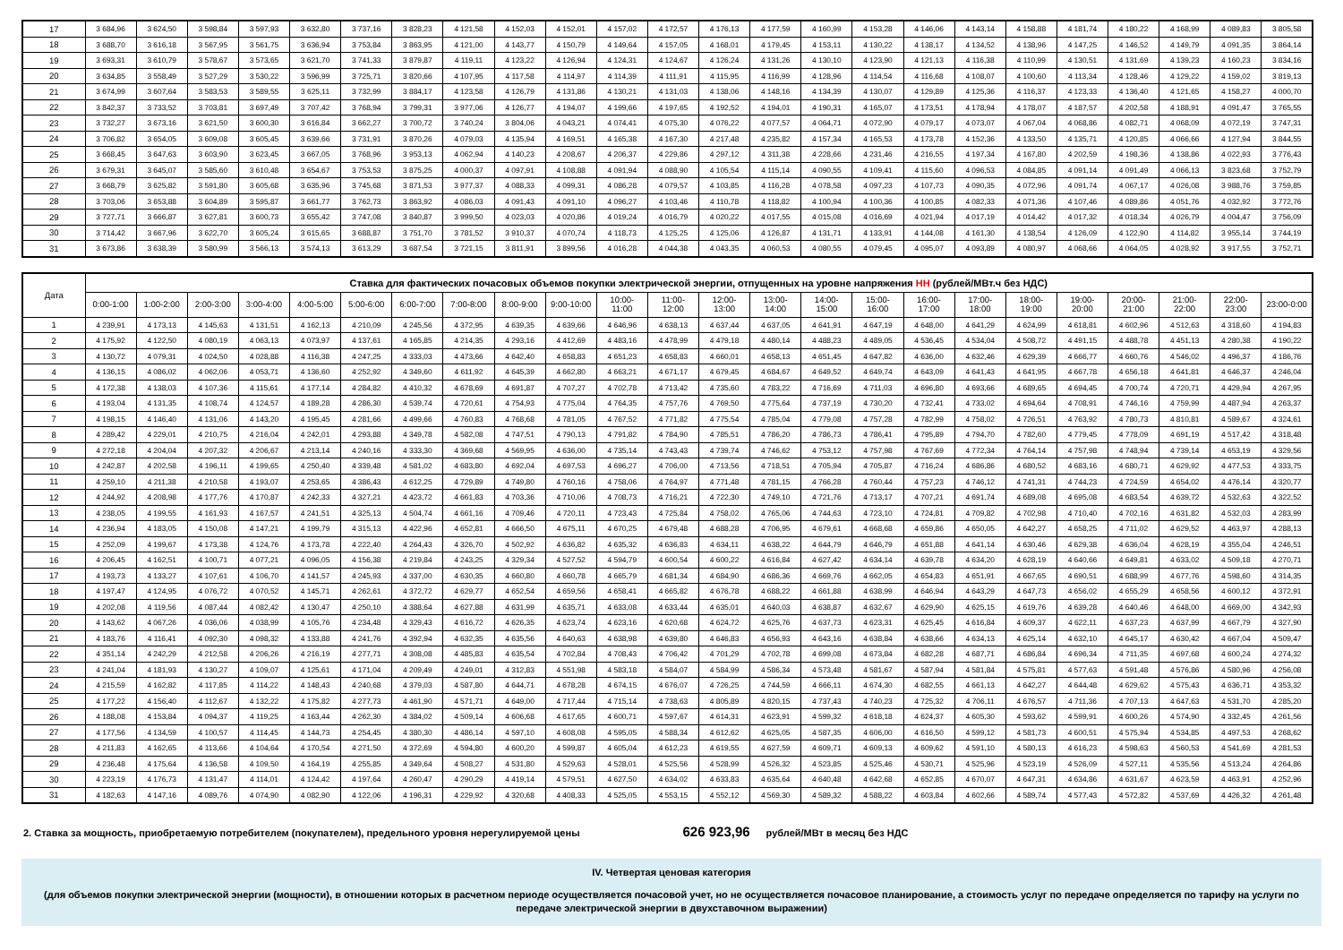| 17 | 3 684,96 | 3 624,50 | 3 598,84 | 3 597,93 | 3 632,80 | 3 737,16 | 3 828,23 | 4 121,58 | 4 152,03 | 4 152,01 | 4 157,02 | 4 172,57 | 4 176,13 | 4 177,59 | 4 160,99 | 4 153,28 | 4 146,06 | 4 143,14 | 4 158,88 | 4 181,74 | 4 180,22 | 4 168,99 | 4 089,83 | 3 805,58 |
| 18 | 3 688,70 | 3 616,18 | 3 567,95 | 3 561,75 | 3 636,94 | 3 753,84 | 3 863,95 | 4 121,00 | 4 143,77 | 4 150,79 | 4 149,64 | 4 157,05 | 4 168,01 | 4 179,45 | 4 153,11 | 4 130,22 | 4 138,17 | 4 134,52 | 4 138,96 | 4 147,25 | 4 146,52 | 4 149,79 | 4 091,35 | 3 864,14 |
| 19 | 3 693,31 | 3 610,79 | 3 578,67 | 3 573,65 | 3 621,70 | 3 741,33 | 3 879,87 | 4 119,11 | 4 123,22 | 4 126,94 | 4 124,31 | 4 124,67 | 4 126,24 | 4 131,26 | 4 130,10 | 4 123,90 | 4 121,13 | 4 116,38 | 4 110,99 | 4 130,51 | 4 131,69 | 4 139,23 | 4 160,23 | 3 834,16 |
| 20 | 3 634,85 | 3 558,49 | 3 527,29 | 3 530,22 | 3 596,99 | 3 725,71 | 3 820,66 | 4 107,95 | 4 117,58 | 4 114,97 | 4 114,39 | 4 111,91 | 4 115,95 | 4 116,99 | 4 128,96 | 4 114,54 | 4 116,68 | 4 108,07 | 4 100,60 | 4 113,34 | 4 128,46 | 4 129,22 | 4 159,02 | 3 819,13 |
| 21 | 3 674,99 | 3 607,64 | 3 583,53 | 3 589,55 | 3 625,11 | 3 732,99 | 3 884,17 | 4 123,58 | 4 126,79 | 4 131,86 | 4 130,21 | 4 131,03 | 4 138,06 | 4 148,16 | 4 134,39 | 4 130,07 | 4 129,89 | 4 125,36 | 4 116,37 | 4 123,33 | 4 136,40 | 4 121,65 | 4 158,27 | 4 000,70 |
| 22 | 3 842,37 | 3 733,52 | 3 703,81 | 3 697,49 | 3 707,42 | 3 768,94 | 3 799,31 | 3 977,06 | 4 126,77 | 4 194,07 | 4 199,66 | 4 197,65 | 4 192,52 | 4 194,01 | 4 190,31 | 4 165,07 | 4 173,51 | 4 178,94 | 4 178,07 | 4 187,57 | 4 202,58 | 4 188,91 | 4 091,47 | 3 765,55 |
| 23 | 3 732,27 | 3 673,16 | 3 621,50 | 3 600,30 | 3 616,84 | 3 662,27 | 3 700,72 | 3 740,24 | 3 804,06 | 4 043,21 | 4 074,41 | 4 075,30 | 4 076,22 | 4 077,57 | 4 064,71 | 4 072,90 | 4 079,17 | 4 073,07 | 4 067,04 | 4 068,86 | 4 082,71 | 4 068,09 | 4 072,19 | 3 747,31 |
| 24 | 3 706,82 | 3 654,05 | 3 609,08 | 3 605,45 | 3 639,66 | 3 731,91 | 3 870,26 | 4 079,03 | 4 135,94 | 4 169,51 | 4 165,38 | 4 167,30 | 4 217,48 | 4 235,82 | 4 157,34 | 4 165,53 | 4 173,78 | 4 152,36 | 4 133,50 | 4 135,71 | 4 120,85 | 4 066,66 | 4 127,94 | 3 844,55 |
| 25 | 3 668,45 | 3 647,63 | 3 603,90 | 3 623,45 | 3 667,05 | 3 768,96 | 3 953,13 | 4 062,94 | 4 140,23 | 4 208,67 | 4 206,37 | 4 229,86 | 4 297,12 | 4 311,38 | 4 228,66 | 4 231,46 | 4 216,55 | 4 197,34 | 4 167,80 | 4 202,59 | 4 198,36 | 4 138,86 | 4 022,93 | 3 776,43 |
| 26 | 3 679,31 | 3 645,07 | 3 585,60 | 3 610,48 | 3 654,67 | 3 753,53 | 3 875,25 | 4 000,37 | 4 097,91 | 4 108,88 | 4 091,94 | 4 088,90 | 4 105,54 | 4 115,14 | 4 090,55 | 4 109,41 | 4 115,60 | 4 096,53 | 4 084,85 | 4 091,14 | 4 091,49 | 4 066,13 | 3 823,68 | 3 752,79 |
| 27 | 3 668,79 | 3 625,82 | 3 591,80 | 3 605,68 | 3 635,96 | 3 745,68 | 3 871,53 | 3 977,37 | 4 088,33 | 4 099,31 | 4 086,28 | 4 079,57 | 4 103,85 | 4 116,28 | 4 078,58 | 4 097,23 | 4 107,73 | 4 090,35 | 4 072,96 | 4 091,74 | 4 067,17 | 4 026,08 | 3 988,76 | 3 759,85 |
| 28 | 3 703,06 | 3 653,88 | 3 604,89 | 3 595,87 | 3 661,77 | 3 762,73 | 3 863,92 | 4 086,03 | 4 091,43 | 4 091,10 | 4 096,27 | 4 103,46 | 4 110,78 | 4 118,82 | 4 100,94 | 4 100,36 | 4 100,85 | 4 082,33 | 4 071,36 | 4 107,46 | 4 089,86 | 4 051,76 | 4 032,92 | 3 772,76 |
| 29 | 3 727,71 | 3 666,87 | 3 627,81 | 3 600,73 | 3 655,42 | 3 747,08 | 3 840,87 | 3 999,50 | 4 023,03 | 4 020,86 | 4 019,24 | 4 016,79 | 4 020,22 | 4 017,55 | 4 015,08 | 4 016,69 | 4 021,94 | 4 017,19 | 4 014,42 | 4 017,32 | 4 018,34 | 4 026,79 | 4 004,47 | 3 756,09 |
| 30 | 3 714,42 | 3 667,96 | 3 622,70 | 3 605,24 | 3 615,65 | 3 688,87 | 3 751,70 | 3 781,52 | 3 910,37 | 4 070,74 | 4 118,73 | 4 125,25 | 4 125,06 | 4 126,87 | 4 131,71 | 4 133,91 | 4 144,08 | 4 161,30 | 4 138,54 | 4 126,09 | 4 122,90 | 4 114,82 | 3 955,14 | 3 744,19 |
| 31 | 3 673,86 | 3 638,39 | 3 580,99 | 3 566,13 | 3 574,13 | 3 613,29 | 3 687,54 | 3 721,15 | 3 811,91 | 3 899,56 | 4 016,28 | 4 044,38 | 4 043,35 | 4 060,53 | 4 080,55 | 4 079,45 | 4 095,07 | 4 093,89 | 4 080,97 | 4 068,66 | 4 064,05 | 4 028,92 | 3 917,55 | 3 752,71 |
| Дата | Ставка для фактических почасовых объемов покупки электрической энергии, отпущенных на уровне напряжения НН (рублей/МВт.ч без НДС) | | | | | | | | | | | | | | | | | | | | | | | |
| --- | --- | --- | --- | --- | --- | --- | --- | --- | --- | --- | --- | --- | --- | --- | --- | --- | --- | --- | --- | --- | --- | --- | --- | --- |
| | 0:00-1:00 | 1:00-2:00 | 2:00-3:00 | 3:00-4:00 | 4:00-5:00 | 5:00-6:00 | 6:00-7:00 | 7:00-8:00 | 8:00-9:00 | 9:00-10:00 | 10:00- 11:00 | 11:00- 12:00 | 12:00- 13:00 | 13:00- 14:00 | 14:00- 15:00 | 15:00- 16:00 | 16:00- 17:00 | 17:00- 18:00 | 18:00- 19:00 | 19:00- 20:00 | 20:00- 21:00 | 21:00- 22:00 | 22:00- 23:00 | 23:00-0:00 |
| 1 | 4 239,91 | 4 173,13 | 4 145,63 | 4 131,51 | 4 162,13 | 4 210,09 | 4 245,56 | 4 372,95 | 4 639,35 | 4 639,66 | 4 646,96 | 4 638,13 | 4 637,44 | 4 637,05 | 4 641,91 | 4 647,19 | 4 648,00 | 4 641,29 | 4 624,99 | 4 618,81 | 4 602,96 | 4 512,63 | 4 318,60 | 4 194,83 |
| 2 | 4 175,92 | 4 122,50 | 4 080,19 | 4 063,13 | 4 073,97 | 4 137,61 | 4 165,85 | 4 214,35 | 4 293,16 | 4 412,69 | 4 483,16 | 4 478,99 | 4 479,18 | 4 480,14 | 4 488,23 | 4 489,05 | 4 536,45 | 4 534,04 | 4 508,72 | 4 491,15 | 4 488,78 | 4 451,13 | 4 280,38 | 4 190,22 |
| 3 | 4 130,72 | 4 079,31 | 4 024,50 | 4 028,88 | 4 116,38 | 4 247,25 | 4 333,03 | 4 473,66 | 4 642,40 | 4 658,83 | 4 651,23 | 4 658,83 | 4 660,01 | 4 658,13 | 4 651,45 | 4 647,82 | 4 636,00 | 4 632,46 | 4 629,39 | 4 666,77 | 4 660,76 | 4 546,02 | 4 496,37 | 4 186,76 |
| 4 | 4 136,15 | 4 086,02 | 4 062,06 | 4 053,71 | 4 136,60 | 4 252,92 | 4 349,60 | 4 611,92 | 4 645,39 | 4 662,80 | 4 663,21 | 4 671,17 | 4 679,45 | 4 684,67 | 4 649,52 | 4 649,74 | 4 643,09 | 4 641,43 | 4 641,95 | 4 667,78 | 4 656,18 | 4 641,81 | 4 646,37 | 4 246,04 |
| 5 | 4 172,38 | 4 138,03 | 4 107,36 | 4 115,61 | 4 177,14 | 4 284,82 | 4 410,32 | 4 678,69 | 4 691,87 | 4 707,27 | 4 702,78 | 4 713,42 | 4 735,60 | 4 783,22 | 4 716,69 | 4 711,03 | 4 696,80 | 4 693,66 | 4 689,65 | 4 694,45 | 4 700,74 | 4 720,71 | 4 429,94 | 4 267,95 |
| 6 | 4 193,04 | 4 131,35 | 4 108,74 | 4 124,57 | 4 189,28 | 4 286,30 | 4 539,74 | 4 720,61 | 4 754,93 | 4 775,04 | 4 764,35 | 4 757,76 | 4 769,50 | 4 775,64 | 4 737,19 | 4 730,20 | 4 732,41 | 4 733,02 | 4 694,64 | 4 708,91 | 4 746,16 | 4 759,99 | 4 487,94 | 4 263,37 |
| 7 | 4 198,15 | 4 146,40 | 4 131,06 | 4 143,20 | 4 195,45 | 4 281,66 | 4 499,66 | 4 760,83 | 4 768,68 | 4 781,05 | 4 767,52 | 4 771,82 | 4 775,54 | 4 785,04 | 4 779,08 | 4 757,28 | 4 782,99 | 4 758,02 | 4 726,51 | 4 763,92 | 4 780,73 | 4 810,81 | 4 589,67 | 4 324,61 |
| 8 | 4 289,42 | 4 229,01 | 4 210,75 | 4 216,04 | 4 242,01 | 4 293,88 | 4 349,78 | 4 582,08 | 4 747,51 | 4 790,13 | 4 791,82 | 4 784,90 | 4 785,51 | 4 786,20 | 4 786,73 | 4 786,41 | 4 795,89 | 4 794,70 | 4 782,60 | 4 779,45 | 4 778,09 | 4 691,19 | 4 517,42 | 4 318,48 |
| 9 | 4 272,18 | 4 204,04 | 4 207,32 | 4 206,67 | 4 213,14 | 4 240,16 | 4 333,30 | 4 369,68 | 4 569,95 | 4 636,00 | 4 735,14 | 4 743,43 | 4 739,74 | 4 746,62 | 4 753,12 | 4 757,98 | 4 767,69 | 4 772,34 | 4 764,14 | 4 757,98 | 4 748,94 | 4 739,14 | 4 653,19 | 4 329,56 |
| 10 | 4 242,87 | 4 202,58 | 4 196,11 | 4 199,65 | 4 250,40 | 4 339,48 | 4 581,02 | 4 683,80 | 4 692,04 | 4 697,53 | 4 696,27 | 4 706,00 | 4 713,56 | 4 718,51 | 4 705,94 | 4 705,87 | 4 716,24 | 4 686,86 | 4 680,52 | 4 683,16 | 4 680,71 | 4 629,92 | 4 477,53 | 4 333,75 |
| 11 | 4 259,10 | 4 211,38 | 4 210,58 | 4 193,07 | 4 253,65 | 4 386,43 | 4 612,25 | 4 729,89 | 4 749,80 | 4 760,16 | 4 758,06 | 4 764,97 | 4 771,48 | 4 781,15 | 4 766,28 | 4 760,44 | 4 757,23 | 4 746,12 | 4 741,31 | 4 744,23 | 4 724,59 | 4 654,02 | 4 476,14 | 4 320,77 |
| 12 | 4 244,92 | 4 208,98 | 4 177,76 | 4 170,87 | 4 242,33 | 4 327,21 | 4 423,72 | 4 661,83 | 4 703,36 | 4 710,06 | 4 708,73 | 4 716,21 | 4 722,30 | 4 749,10 | 4 721,76 | 4 713,17 | 4 707,21 | 4 691,74 | 4 689,08 | 4 695,08 | 4 683,54 | 4 639,72 | 4 532,63 | 4 322,52 |
| 13 | 4 238,05 | 4 199,55 | 4 161,93 | 4 167,57 | 4 241,51 | 4 325,13 | 4 504,74 | 4 661,16 | 4 709,46 | 4 720,11 | 4 723,43 | 4 725,84 | 4 758,02 | 4 765,06 | 4 744,63 | 4 723,10 | 4 724,81 | 4 709,82 | 4 702,98 | 4 710,40 | 4 702,16 | 4 631,82 | 4 532,03 | 4 283,99 |
| 14 | 4 236,94 | 4 183,05 | 4 150,08 | 4 147,21 | 4 199,79 | 4 315,13 | 4 422,96 | 4 652,81 | 4 666,50 | 4 675,11 | 4 670,25 | 4 679,48 | 4 688,28 | 4 706,95 | 4 679,61 | 4 668,68 | 4 659,86 | 4 650,05 | 4 642,27 | 4 658,25 | 4 711,02 | 4 629,52 | 4 463,97 | 4 288,13 |
| 15 | 4 252,09 | 4 199,67 | 4 173,38 | 4 124,76 | 4 173,78 | 4 222,40 | 4 264,43 | 4 326,70 | 4 502,92 | 4 636,82 | 4 635,32 | 4 636,83 | 4 634,11 | 4 638,22 | 4 644,79 | 4 646,79 | 4 651,88 | 4 641,14 | 4 630,46 | 4 629,38 | 4 636,04 | 4 628,19 | 4 355,04 | 4 246,51 |
| 16 | 4 206,45 | 4 162,51 | 4 100,71 | 4 077,21 | 4 096,05 | 4 156,38 | 4 219,84 | 4 243,25 | 4 329,34 | 4 527,52 | 4 594,79 | 4 600,54 | 4 600,22 | 4 616,84 | 4 627,42 | 4 634,14 | 4 639,78 | 4 634,20 | 4 628,19 | 4 640,66 | 4 649,81 | 4 633,02 | 4 509,18 | 4 270,71 |
| 17 | 4 193,73 | 4 133,27 | 4 107,61 | 4 106,70 | 4 141,57 | 4 245,93 | 4 337,00 | 4 630,35 | 4 660,80 | 4 660,78 | 4 665,79 | 4 681,34 | 4 684,90 | 4 686,36 | 4 669,76 | 4 662,05 | 4 654,83 | 4 651,91 | 4 667,65 | 4 690,51 | 4 688,99 | 4 677,76 | 4 598,60 | 4 314,35 |
| 18 | 4 197,47 | 4 124,95 | 4 076,72 | 4 070,52 | 4 145,71 | 4 262,61 | 4 372,72 | 4 629,77 | 4 652,54 | 4 659,56 | 4 658,41 | 4 665,82 | 4 676,78 | 4 688,22 | 4 661,88 | 4 638,99 | 4 646,94 | 4 643,29 | 4 647,73 | 4 656,02 | 4 655,29 | 4 658,56 | 4 600,12 | 4 372,91 |
| 19 | 4 202,08 | 4 119,56 | 4 087,44 | 4 082,42 | 4 130,47 | 4 250,10 | 4 388,64 | 4 627,88 | 4 631,99 | 4 635,71 | 4 633,08 | 4 633,44 | 4 635,01 | 4 640,03 | 4 638,87 | 4 632,67 | 4 629,90 | 4 625,15 | 4 619,76 | 4 639,28 | 4 640,46 | 4 648,00 | 4 669,00 | 4 342,93 |
| 20 | 4 143,62 | 4 067,26 | 4 036,06 | 4 038,99 | 4 105,76 | 4 234,48 | 4 329,43 | 4 616,72 | 4 626,35 | 4 623,74 | 4 623,16 | 4 620,68 | 4 624,72 | 4 625,76 | 4 637,73 | 4 623,31 | 4 625,45 | 4 616,84 | 4 609,37 | 4 622,11 | 4 637,23 | 4 637,99 | 4 667,79 | 4 327,90 |
| 21 | 4 183,76 | 4 116,41 | 4 092,30 | 4 098,32 | 4 133,88 | 4 241,76 | 4 392,94 | 4 632,35 | 4 635,56 | 4 640,63 | 4 638,98 | 4 639,80 | 4 646,83 | 4 656,93 | 4 643,16 | 4 638,84 | 4 638,66 | 4 634,13 | 4 625,14 | 4 632,10 | 4 645,17 | 4 630,42 | 4 667,04 | 4 509,47 |
| 22 | 4 351,14 | 4 242,29 | 4 212,58 | 4 206,26 | 4 216,19 | 4 277,71 | 4 308,08 | 4 485,83 | 4 635,54 | 4 702,84 | 4 708,43 | 4 706,42 | 4 701,29 | 4 702,78 | 4 699,08 | 4 673,84 | 4 682,28 | 4 687,71 | 4 686,84 | 4 696,34 | 4 711,35 | 4 697,68 | 4 600,24 | 4 274,32 |
| 23 | 4 241,04 | 4 181,93 | 4 130,27 | 4 109,07 | 4 125,61 | 4 171,04 | 4 209,49 | 4 249,01 | 4 312,83 | 4 551,98 | 4 583,18 | 4 584,07 | 4 584,99 | 4 586,34 | 4 573,48 | 4 581,67 | 4 587,94 | 4 581,84 | 4 575,81 | 4 577,63 | 4 591,48 | 4 576,86 | 4 580,96 | 4 256,08 |
| 24 | 4 215,59 | 4 162,82 | 4 117,85 | 4 114,22 | 4 148,43 | 4 240,68 | 4 379,03 | 4 587,80 | 4 644,71 | 4 678,28 | 4 674,15 | 4 676,07 | 4 726,25 | 4 744,59 | 4 666,11 | 4 674,30 | 4 682,55 | 4 661,13 | 4 642,27 | 4 644,48 | 4 629,62 | 4 575,43 | 4 636,71 | 4 353,32 |
| 25 | 4 177,22 | 4 156,40 | 4 112,67 | 4 132,22 | 4 175,82 | 4 277,73 | 4 461,90 | 4 571,71 | 4 649,00 | 4 717,44 | 4 715,14 | 4 738,63 | 4 805,89 | 4 820,15 | 4 737,43 | 4 740,23 | 4 725,32 | 4 706,11 | 4 676,57 | 4 711,36 | 4 707,13 | 4 647,63 | 4 531,70 | 4 285,20 |
| 26 | 4 188,08 | 4 153,84 | 4 094,37 | 4 119,25 | 4 163,44 | 4 262,30 | 4 384,02 | 4 509,14 | 4 606,68 | 4 617,65 | 4 600,71 | 4 597,67 | 4 614,31 | 4 623,91 | 4 599,32 | 4 618,18 | 4 624,37 | 4 605,30 | 4 593,62 | 4 599,91 | 4 600,26 | 4 574,90 | 4 332,45 | 4 261,56 |
| 27 | 4 177,56 | 4 134,59 | 4 100,57 | 4 114,45 | 4 144,73 | 4 254,45 | 4 380,30 | 4 486,14 | 4 597,10 | 4 608,08 | 4 595,05 | 4 588,34 | 4 612,62 | 4 625,05 | 4 587,35 | 4 606,00 | 4 616,50 | 4 599,12 | 4 581,73 | 4 600,51 | 4 575,94 | 4 534,85 | 4 497,53 | 4 268,62 |
| 28 | 4 211,83 | 4 162,65 | 4 113,66 | 4 104,64 | 4 170,54 | 4 271,50 | 4 372,69 | 4 594,80 | 4 600,20 | 4 599,87 | 4 605,04 | 4 612,23 | 4 619,55 | 4 627,59 | 4 609,71 | 4 609,13 | 4 609,62 | 4 591,10 | 4 580,13 | 4 616,23 | 4 598,63 | 4 560,53 | 4 541,69 | 4 281,53 |
| 29 | 4 236,48 | 4 175,64 | 4 136,58 | 4 109,50 | 4 164,19 | 4 255,85 | 4 349,64 | 4 508,27 | 4 531,80 | 4 529,63 | 4 528,01 | 4 525,56 | 4 528,99 | 4 526,32 | 4 523,85 | 4 525,46 | 4 530,71 | 4 525,96 | 4 523,19 | 4 526,09 | 4 527,11 | 4 535,56 | 4 513,24 | 4 264,86 |
| 30 | 4 223,19 | 4 176,73 | 4 131,47 | 4 114,01 | 4 124,42 | 4 197,64 | 4 260,47 | 4 290,29 | 4 419,14 | 4 579,51 | 4 627,50 | 4 634,02 | 4 633,83 | 4 635,64 | 4 640,48 | 4 642,68 | 4 652,85 | 4 670,07 | 4 647,31 | 4 634,86 | 4 631,67 | 4 623,59 | 4 463,91 | 4 252,96 |
| 31 | 4 182,63 | 4 147,16 | 4 089,76 | 4 074,90 | 4 082,90 | 4 122,06 | 4 196,31 | 4 229,92 | 4 320,68 | 4 408,33 | 4 525,05 | 4 553,15 | 4 552,12 | 4 569,30 | 4 589,32 | 4 588,22 | 4 603,84 | 4 602,66 | 4 589,74 | 4 577,43 | 4 572,82 | 4 537,69 | 4 426,32 | 4 261,48 |
2. Ставка за мощность, приобретаемую потребителем (покупателем), предельного уровня нерегулируемой цены 626 923,96 рублей/МВт в месяц без НДС
IV. Четвертая ценовая категория
(для объемов покупки электрической энергии (мощности), в отношении которых в расчетном периоде осуществляется почасовой учет, но не осуществляется почасовое планирование, а стоимость услуг по передаче определяется по тарифу на услуги по передаче электрической энергии в двухставочном выражении)